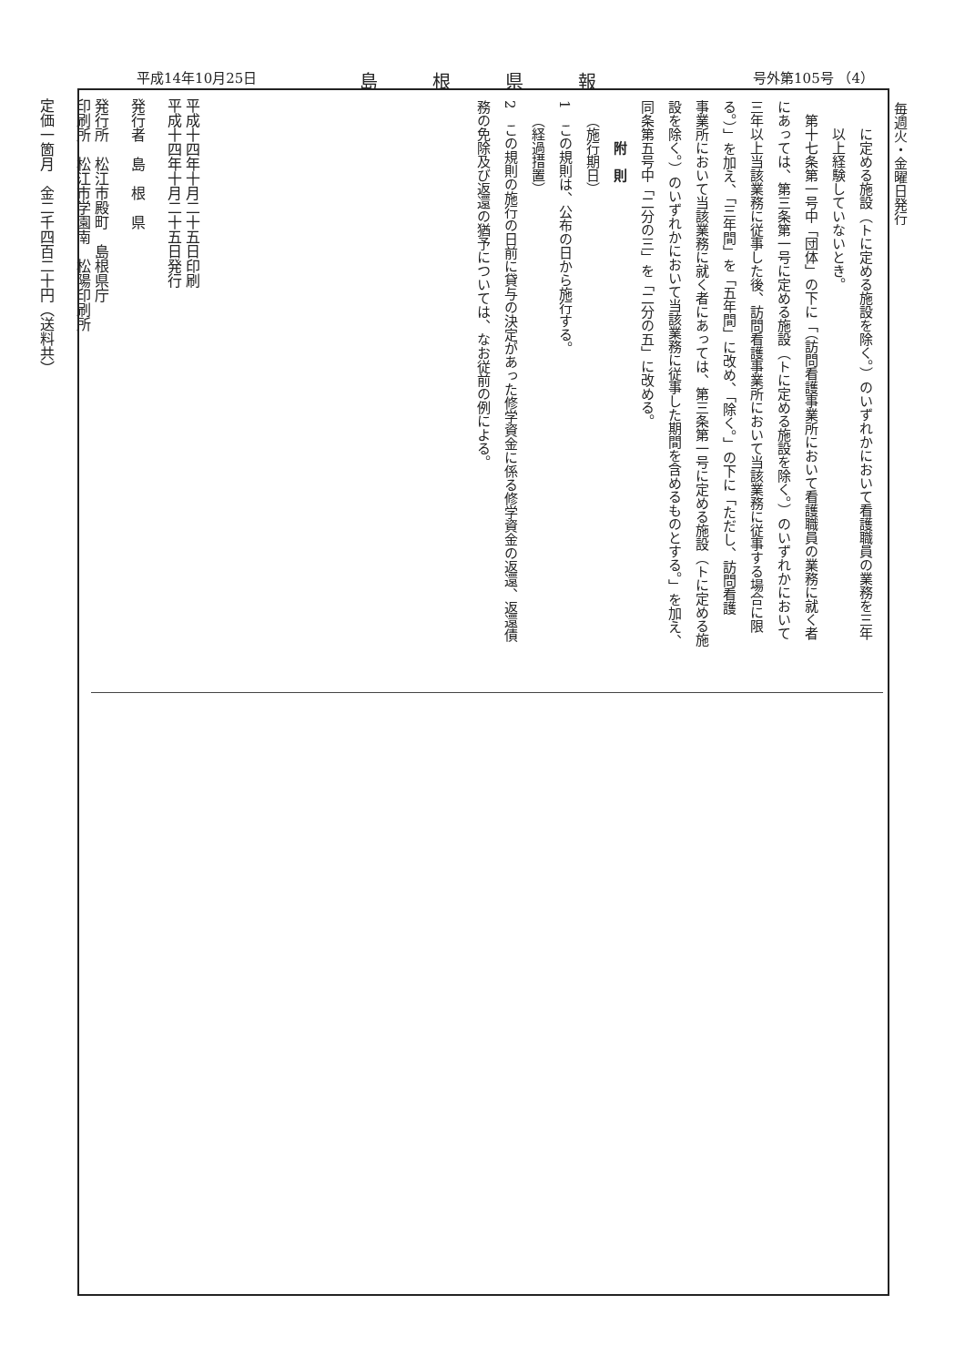平成14年10月25日 島根県報 号外第105号 （4）
毎週火・金曜日発行
平成十四年十月二十五日印刷
平成十四年十月二十五日発行
発行者　島　根　県
発行所　松江市殿町　島根県庁
印刷所　松江市学園南　松陽印刷所
定価一箇月　金二千四百二十円（送料共）
に定める施設（トに定める施設を除く。）のいずれかにおいて看護職員の業務を三年
以上経験していないとき。
第十七条第一号中「団体」の下に「（訪問看護事業所において看護職員の業務に就く者
にあっては、第三条第一号に定める施設（トに定める施設を除く。）のいずれかにおいて
三年以上当該業務に従事した後、訪問看護事業所において当該業務に従事する場合に限
る。）」を加え、「三年間」を「五年間」に改め、「除く。」の下に「ただし、訪問看護
事業所において当該業務に就く者にあっては、第三条第一号に定める施設（トに定める施
設を除く。）のいずれかにおいて当該業務に従事した期間を含めるものとする。」を加え、
同条第五号中「二分の三」を「二分の五」に改める。
附　則
（施行期日）
1　この規則は、公布の日から施行する。
（経過措置）
2　この規則の施行の日前に貸与の決定があった修学資金に係る修学資金の返還、返還債
務の免除及び返還の猶予については、なお従前の例による。